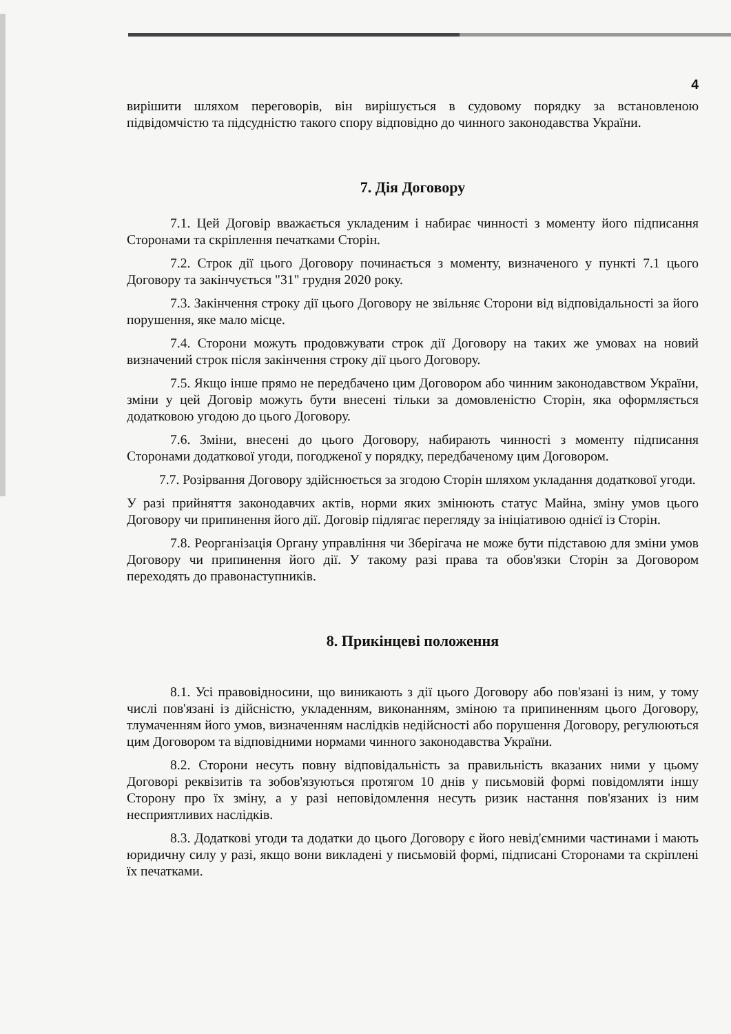4
вирішити шляхом переговорів, він вирішується в судовому порядку за встановленою підвідомчістю та підсудністю такого спору відповідно до чинного законодавства України.
7. Дія Договору
7.1. Цей Договір вважається укладеним і набирає чинності з моменту його підписання Сторонами та скріплення печатками Сторін.
7.2. Строк дії цього Договору починається з моменту, визначеного у пункті 7.1 цього Договору та закінчується "31" грудня 2020 року.
7.3. Закінчення строку дії цього Договору не звільняє Сторони від відповідальності за його порушення, яке мало місце.
7.4. Сторони можуть продовжувати строк дії Договору на таких же умовах на новий визначений строк після закінчення строку дії цього Договору.
7.5. Якщо інше прямо не передбачено цим Договором або чинним законодавством України, зміни у цей Договір можуть бути внесені тільки за домовленістю Сторін, яка оформляється додатковою угодою до цього Договору.
7.6. Зміни, внесені до цього Договору, набирають чинності з моменту підписання Сторонами додаткової угоди, погодженої у порядку, передбаченому цим Договором.
7.7. Розірвання Договору здійснюється за згодою Сторін шляхом укладання додаткової угоди.
У разі прийняття законодавчих актів, норми яких змінюють статус Майна, зміну умов цього Договору чи припинення його дії. Договір підлягає перегляду за ініціативою однієї із Сторін.
7.8. Реорганізація Органу управління чи Зберігача не може бути підставою для зміни умов Договору чи припинення його дії. У такому разі права та обов'язки Сторін за Договором переходять до правонаступників.
8. Прикінцеві положення
8.1. Усі правовідносини, що виникають з дії цього Договору або пов'язані із ним, у тому числі пов'язані із дійсністю, укладенням, виконанням, зміною та припиненням цього Договору, тлумаченням його умов, визначенням наслідків недійсності або порушення Договору, регулюються цим Договором та відповідними нормами чинного законодавства України.
8.2. Сторони несуть повну відповідальність за правильність вказаних ними у цьому Договорі реквізитів та зобов'язуються протягом 10 днів у письмовій формі повідомляти іншу Сторону про їх зміну, а у разі неповідомлення несуть ризик настання пов'язаних із ним несприятливих наслідків.
8.3. Додаткові угоди та додатки до цього Договору є його невід'ємними частинами і мають юридичну силу у разі, якщо вони викладені у письмовій формі, підписані Сторонами та скріплені їх печатками.